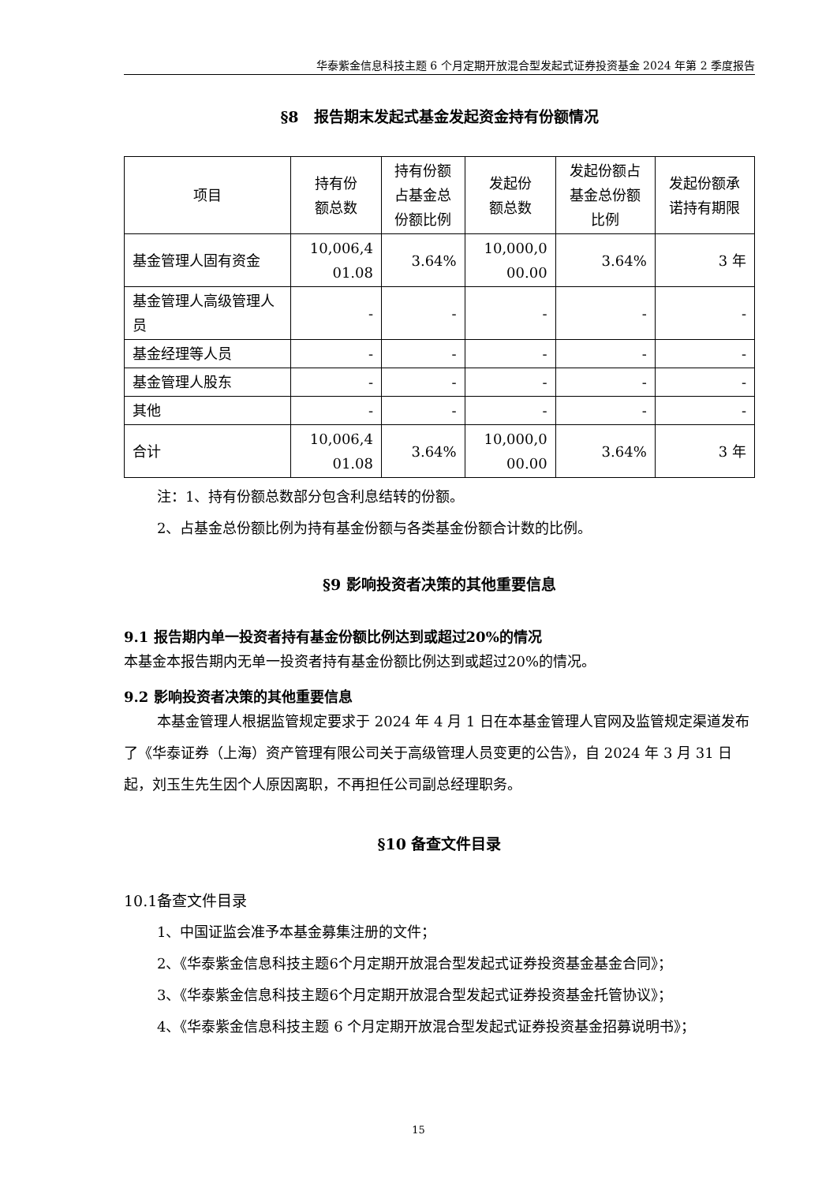华泰紫金信息科技主题 6 个月定期开放混合型发起式证券投资基金 2024 年第 2 季度报告
§8　报告期末发起式基金发起资金持有份额情况
| 项目 | 持有份 额总数 | 持有份额 占基金总 份额比例 | 发起份 额总数 | 发起份额占 基金总份额 比例 | 发起份额承 诺持有期限 |
| --- | --- | --- | --- | --- | --- |
| 基金管理人固有资金 | 10,006,4 01.08 | 3.64% | 10,000,0 00.00 | 3.64% | 3 年 |
| 基金管理人高级管理人员 | - | - | - | - | - |
| 基金经理等人员 | - | - | - | - | - |
| 基金管理人股东 | - | - | - | - | - |
| 其他 | - | - | - | - | - |
| 合计 | 10,006,4 01.08 | 3.64% | 10,000,0 00.00 | 3.64% | 3 年 |
注：1、持有份额总数部分包含利息结转的份额。
2、占基金总份额比例为持有基金份额与各类基金份额合计数的比例。
§9 影响投资者决策的其他重要信息
9.1 报告期内单一投资者持有基金份额比例达到或超过20%的情况
本基金本报告期内无单一投资者持有基金份额比例达到或超过20%的情况。
9.2 影响投资者决策的其他重要信息
本基金管理人根据监管规定要求于 2024 年 4 月 1 日在本基金管理人官网及监管规定渠道发布了《华泰证券（上海）资产管理有限公司关于高级管理人员变更的公告》，自 2024 年 3 月 31 日起，刘玉生先生因个人原因离职，不再担任公司副总经理职务。
§10 备查文件目录
10.1备查文件目录
1、中国证监会准予本基金募集注册的文件；
2、《华泰紫金信息科技主题6个月定期开放混合型发起式证券投资基金基金合同》；
3、《华泰紫金信息科技主题6个月定期开放混合型发起式证券投资基金托管协议》；
4、《华泰紫金信息科技主题 6 个月定期开放混合型发起式证券投资基金招募说明书》；
15